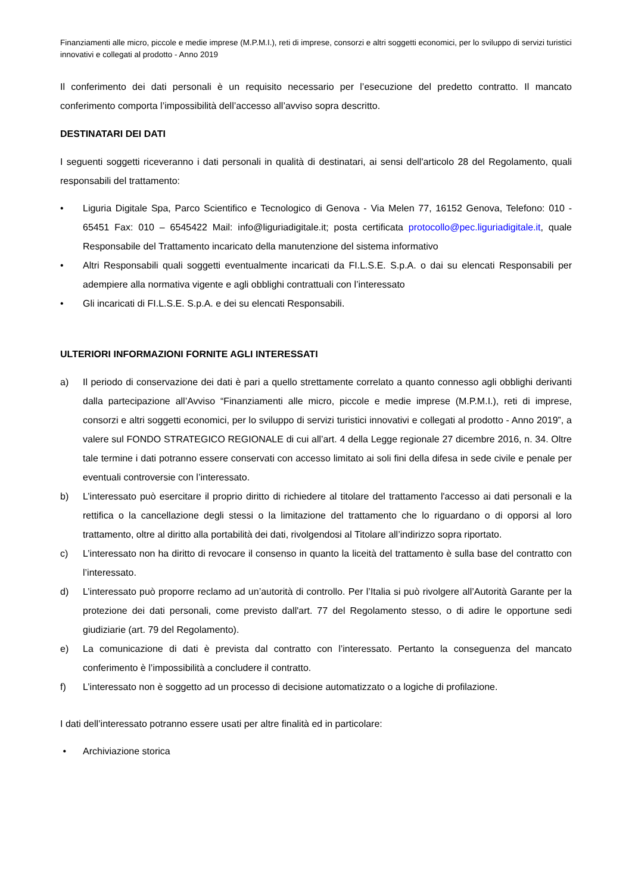Finanziamenti alle micro, piccole e medie imprese (M.P.M.I.), reti di imprese, consorzi e altri soggetti economici, per lo sviluppo di servizi turistici innovativi e collegati al prodotto - Anno 2019
Il conferimento dei dati personali è un requisito necessario per l’esecuzione del predetto contratto. Il mancato conferimento comporta l’impossibilità dell’accesso all’avviso sopra descritto.
DESTINATARI DEI DATI
I seguenti soggetti riceveranno i dati personali in qualità di destinatari, ai sensi dell'articolo 28 del Regolamento, quali responsabili del trattamento:
• Liguria Digitale Spa, Parco Scientifico e Tecnologico di Genova - Via Melen 77, 16152 Genova, Telefono: 010 - 65451 Fax: 010 – 6545422 Mail: info@liguriadigitale.it; posta certificata protocollo@pec.liguriadigitale.it, quale Responsabile del Trattamento incaricato della manutenzione del sistema informativo
• Altri Responsabili quali soggetti eventualmente incaricati da FI.L.S.E. S.p.A. o dai su elencati Responsabili per adempiere alla normativa vigente e agli obblighi contrattuali con l’interessato
• Gli incaricati di FI.L.S.E. S.p.A. e dei su elencati Responsabili.
ULTERIORI INFORMAZIONI FORNITE AGLI INTERESSATI
a) Il periodo di conservazione dei dati è pari a quello strettamente correlato a quanto connesso agli obblighi derivanti dalla partecipazione all’Avviso “Finanziamenti alle micro, piccole e medie imprese (M.P.M.I.), reti di imprese, consorzi e altri soggetti economici, per lo sviluppo di servizi turistici innovativi e collegati al prodotto - Anno 2019”, a valere sul FONDO STRATEGICO REGIONALE di cui all’art. 4 della Legge regionale 27 dicembre 2016, n. 34. Oltre tale termine i dati potranno essere conservati con accesso limitato ai soli fini della difesa in sede civile e penale per eventuali controversie con l’interessato.
b) L’interessato può esercitare il proprio diritto di richiedere al titolare del trattamento l'accesso ai dati personali e la rettifica o la cancellazione degli stessi o la limitazione del trattamento che lo riguardano o di opporsi al loro trattamento, oltre al diritto alla portabilità dei dati, rivolgendosi al Titolare all’indirizzo sopra riportato.
c) L’interessato non ha diritto di revocare il consenso in quanto la liceità del trattamento è sulla base del contratto con l’interessato.
d) L’interessato può proporre reclamo ad un’autorità di controllo. Per l’Italia si può rivolgere all’Autorità Garante per la protezione dei dati personali, come previsto dall'art. 77 del Regolamento stesso, o di adire le opportune sedi giudiziarie (art. 79 del Regolamento).
e) La comunicazione di dati è prevista dal contratto con l’interessato. Pertanto la conseguenza del mancato conferimento è l’impossibilità a concludere il contratto.
f) L’interessato non è soggetto ad un processo di decisione automatizzato o a logiche di profilazione.
I dati dell’interessato potranno essere usati per altre finalità ed in particolare:
• Archiviazione storica